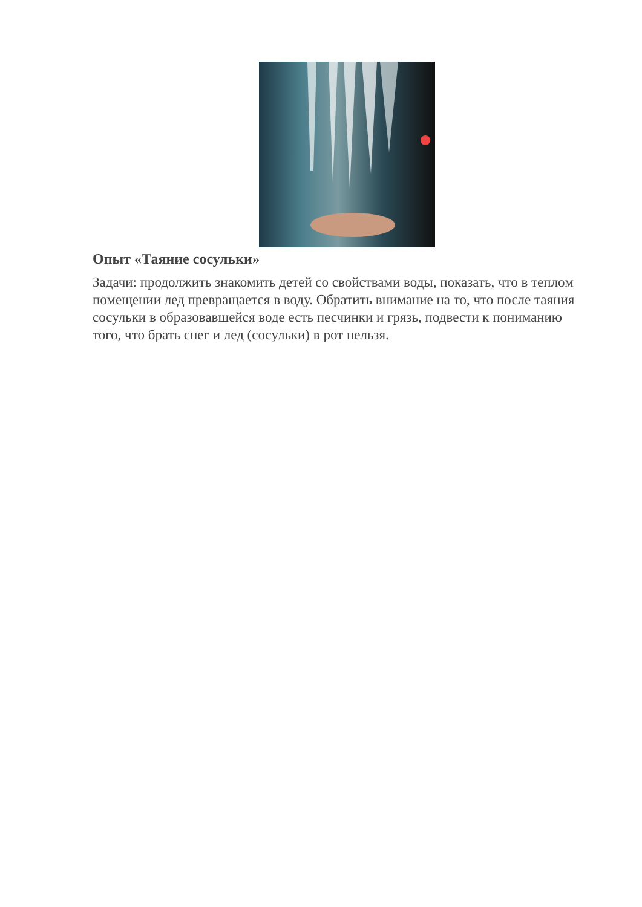Опыт «Таяние сосульки»
Задачи: продолжить знакомить детей со свойствами воды, показать, что в теплом помещении лед превращается в воду. Обратить внимание на то, что после таяния сосульки в образовавшейся воде есть песчинки и грязь, подвести к пониманию того, что брать снег и лед (сосульки) в рот нельзя.